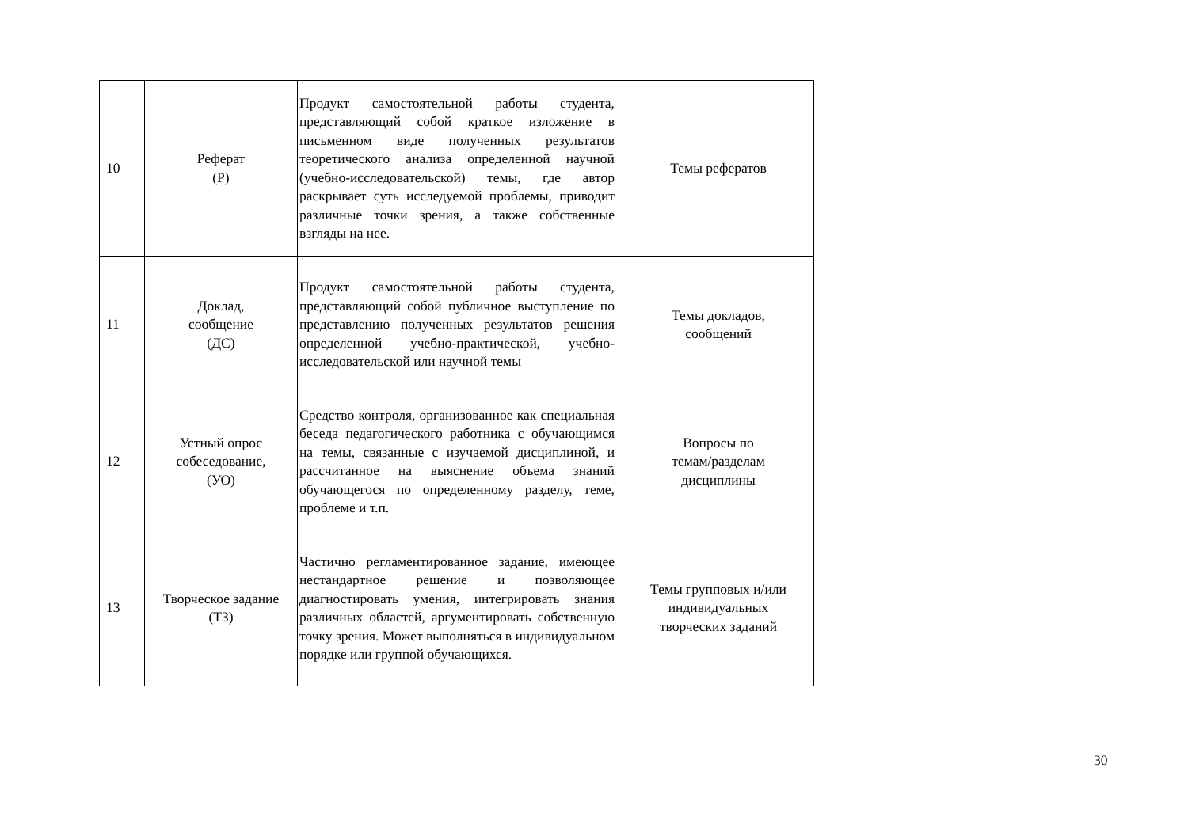| 10 | Реферат (Р) | Продукт самостоятельной работы студента, представляющий собой краткое изложение в письменном виде полученных результатов теоретического анализа определенной научной (учебно-исследовательской) темы, где автор раскрывает суть исследуемой проблемы, приводит различные точки зрения, а также собственные взгляды на нее. | Темы рефератов |
| 11 | Доклад, сообщение (ДС) | Продукт самостоятельной работы студента, представляющий собой публичное выступление по представлению полученных результатов решения определенной учебно-практической, учебно-исследовательской или научной темы | Темы докладов, сообщений |
| 12 | Устный опрос собеседование, (УО) | Средство контроля, организованное как специальная беседа педагогического работника с обучающимся на темы, связанные с изучаемой дисциплиной, и рассчитанное на выяснение объема знаний обучающегося по определенному разделу, теме, проблеме и т.п. | Вопросы по темам/разделам дисциплины |
| 13 | Творческое задание (ТЗ) | Частично регламентированное задание, имеющее нестандартное решение и позволяющее диагностировать умения, интегрировать знания различных областей, аргументировать собственную точку зрения. Может выполняться в индивидуальном порядке или группой обучающихся. | Темы групповых и/или индивидуальных творческих заданий |
30